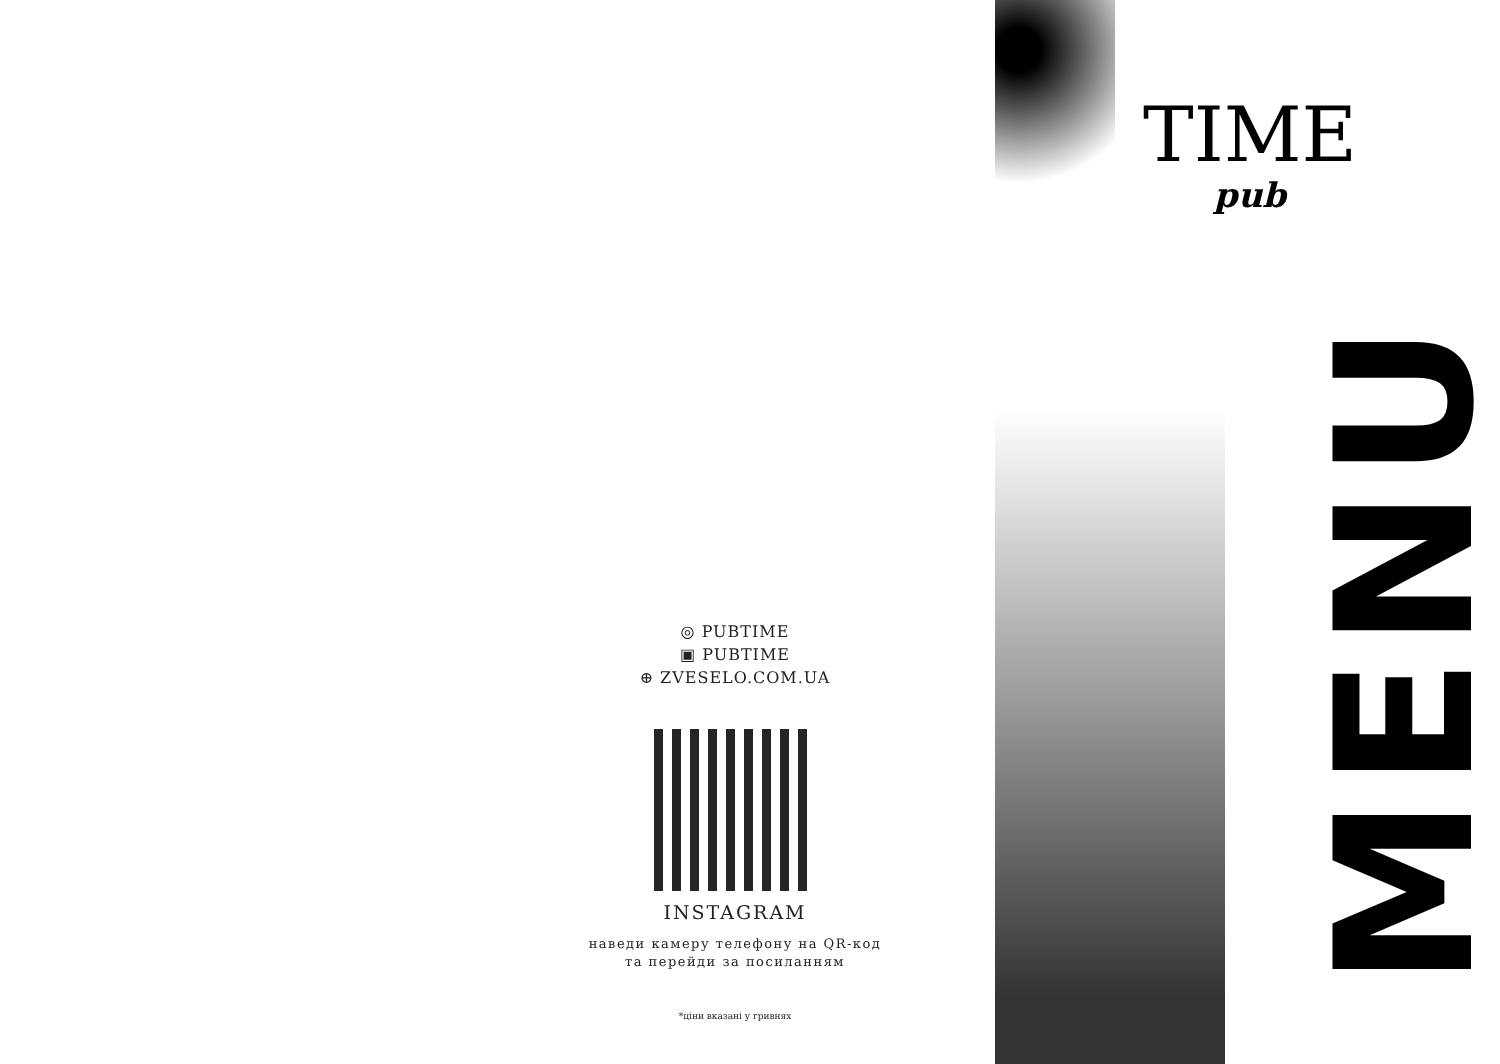◎ PUBTIME
▣ PUBTIME
⊕ ZVESELO.COM.UA
INSTAGRAM
наведи камеру телефону на QR-код
та перейди за посиланням
*ціни вказані у гривнях
TIME
pub
MENU